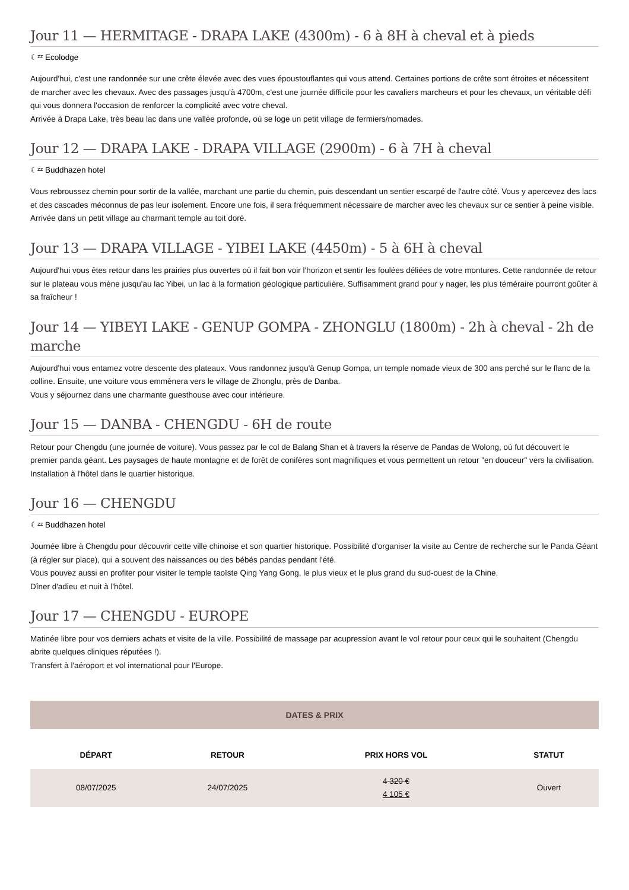Jour 11 — HERMITAGE - DRAPA LAKE (4300m) - 6 à 8H à cheval et à pieds
☾ᶻᶻ Ecolodge
Aujourd'hui, c'est une randonnée sur une crête élevée avec des vues époustouflantes qui vous attend. Certaines portions de crête sont étroites et nécessitent de marcher avec les chevaux. Avec des passages jusqu'à 4700m, c'est une journée difficile pour les cavaliers marcheurs et pour les chevaux, un véritable défi qui vous donnera l'occasion de renforcer la complicité avec votre cheval.
Arrivée à Drapa Lake, très beau lac dans une vallée profonde, où se loge un petit village de fermiers/nomades.
Jour 12 — DRAPA LAKE - DRAPA VILLAGE (2900m) - 6 à 7H à cheval
☾ᶻᶻ Buddhazen hotel
Vous rebroussez chemin pour sortir de la vallée, marchant une partie du chemin, puis descendant un sentier escarpé de l'autre côté. Vous y apercevez des lacs et des cascades méconnus de pas leur isolement. Encore une fois, il sera fréquemment nécessaire de marcher avec les chevaux sur ce sentier à peine visible.
Arrivée dans un petit village au charmant temple au toit doré.
Jour 13 — DRAPA VILLAGE - YIBEI LAKE (4450m) - 5 à 6H à cheval
Aujourd'hui vous êtes retour dans les prairies plus ouvertes où il fait bon voir l'horizon et sentir les foulées déliées de votre montures. Cette randonnée de retour sur le plateau vous mène jusqu'au lac Yibei, un lac à la formation géologique particulière. Suffisamment grand pour y nager, les plus téméraire pourront goûter à sa fraîcheur !
Jour 14 — YIBEYI LAKE - GENUP GOMPA - ZHONGLU (1800m) - 2h à cheval - 2h de marche
Aujourd'hui vous entamez votre descente des plateaux. Vous randonnez jusqu'à Genup Gompa, un temple nomade vieux de 300 ans perché sur le flanc de la colline. Ensuite, une voiture vous emmènera vers le village de Zhonglu, près de Danba.
Vous y séjournez dans une charmante guesthouse avec cour intérieure.
Jour 15 — DANBA - CHENGDU - 6H de route
Retour pour Chengdu (une journée de voiture). Vous passez par le col de Balang Shan et à travers la réserve de Pandas de Wolong, où fut découvert le premier panda géant. Les paysages de haute montagne et de forêt de conifères sont magnifiques et vous permettent un retour "en douceur" vers la civilisation.
Installation à l'hôtel dans le quartier historique.
Jour 16 — CHENGDU
☾ᶻᶻ Buddhazen hotel
Journée libre à Chengdu pour découvrir cette ville chinoise et son quartier historique. Possibilité d'organiser la visite au Centre de recherche sur le Panda Géant (à régler sur place), qui a souvent des naissances ou des bébés pandas pendant l'été.
Vous pouvez aussi en profiter pour visiter le temple taoïste Qing Yang Gong, le plus vieux et le plus grand du sud-ouest de la Chine.
Dîner d'adieu et nuit à l'hôtel.
Jour 17 — CHENGDU - EUROPE
Matinée libre pour vos derniers achats et visite de la ville. Possibilité de massage par acupression avant le vol retour pour ceux qui le souhaitent (Chengdu abrite quelques cliniques réputées !).
Transfert à l'aéroport et vol international pour l'Europe.
DATES & PRIX
| DÉPART | RETOUR | PRIX HORS VOL | STATUT |
| --- | --- | --- | --- |
| 08/07/2025 | 24/07/2025 | 4 320 € 4 105 € | Ouvert |